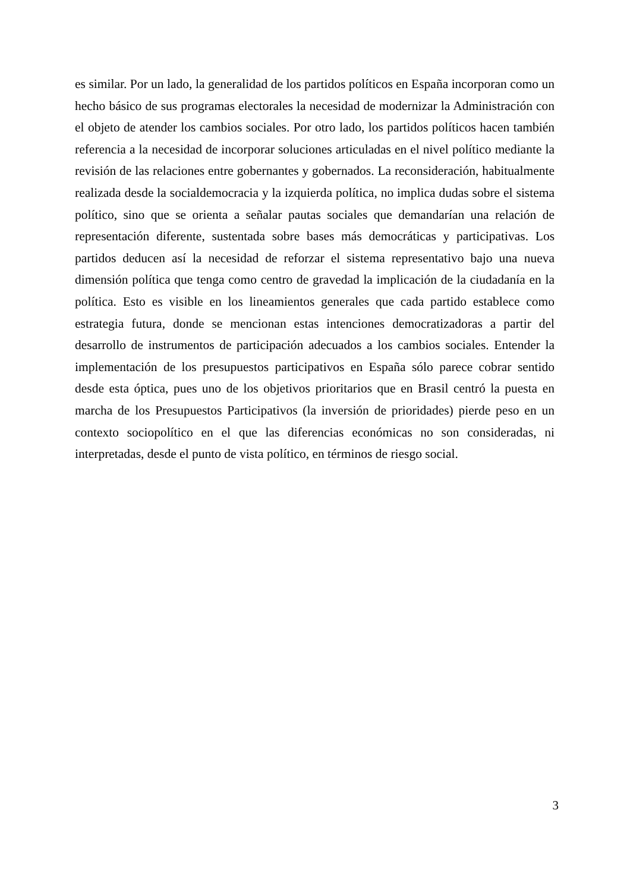es similar. Por un lado, la generalidad de los partidos políticos en España incorporan como un hecho básico de sus programas electorales la necesidad de modernizar la Administración con el objeto de atender los cambios sociales. Por otro lado, los partidos políticos hacen también referencia a la necesidad de incorporar soluciones articuladas en el nivel político mediante la revisión de las relaciones entre gobernantes y gobernados. La reconsideración, habitualmente realizada desde la socialdemocracia y la izquierda política, no implica dudas sobre el sistema político, sino que se orienta a señalar pautas sociales que demandarían una relación de representación diferente, sustentada sobre bases más democráticas y participativas. Los partidos deducen así la necesidad de reforzar el sistema representativo bajo una nueva dimensión política que tenga como centro de gravedad la implicación de la ciudadanía en la política. Esto es visible en los lineamientos generales que cada partido establece como estrategia futura, donde se mencionan estas intenciones democratizadoras a partir del desarrollo de instrumentos de participación adecuados a los cambios sociales. Entender la implementación de los presupuestos participativos en España sólo parece cobrar sentido desde esta óptica, pues uno de los objetivos prioritarios que en Brasil centró la puesta en marcha de los Presupuestos Participativos (la inversión de prioridades) pierde peso en un contexto sociopolítico en el que las diferencias económicas no son consideradas, ni interpretadas, desde el punto de vista político, en términos de riesgo social.
3